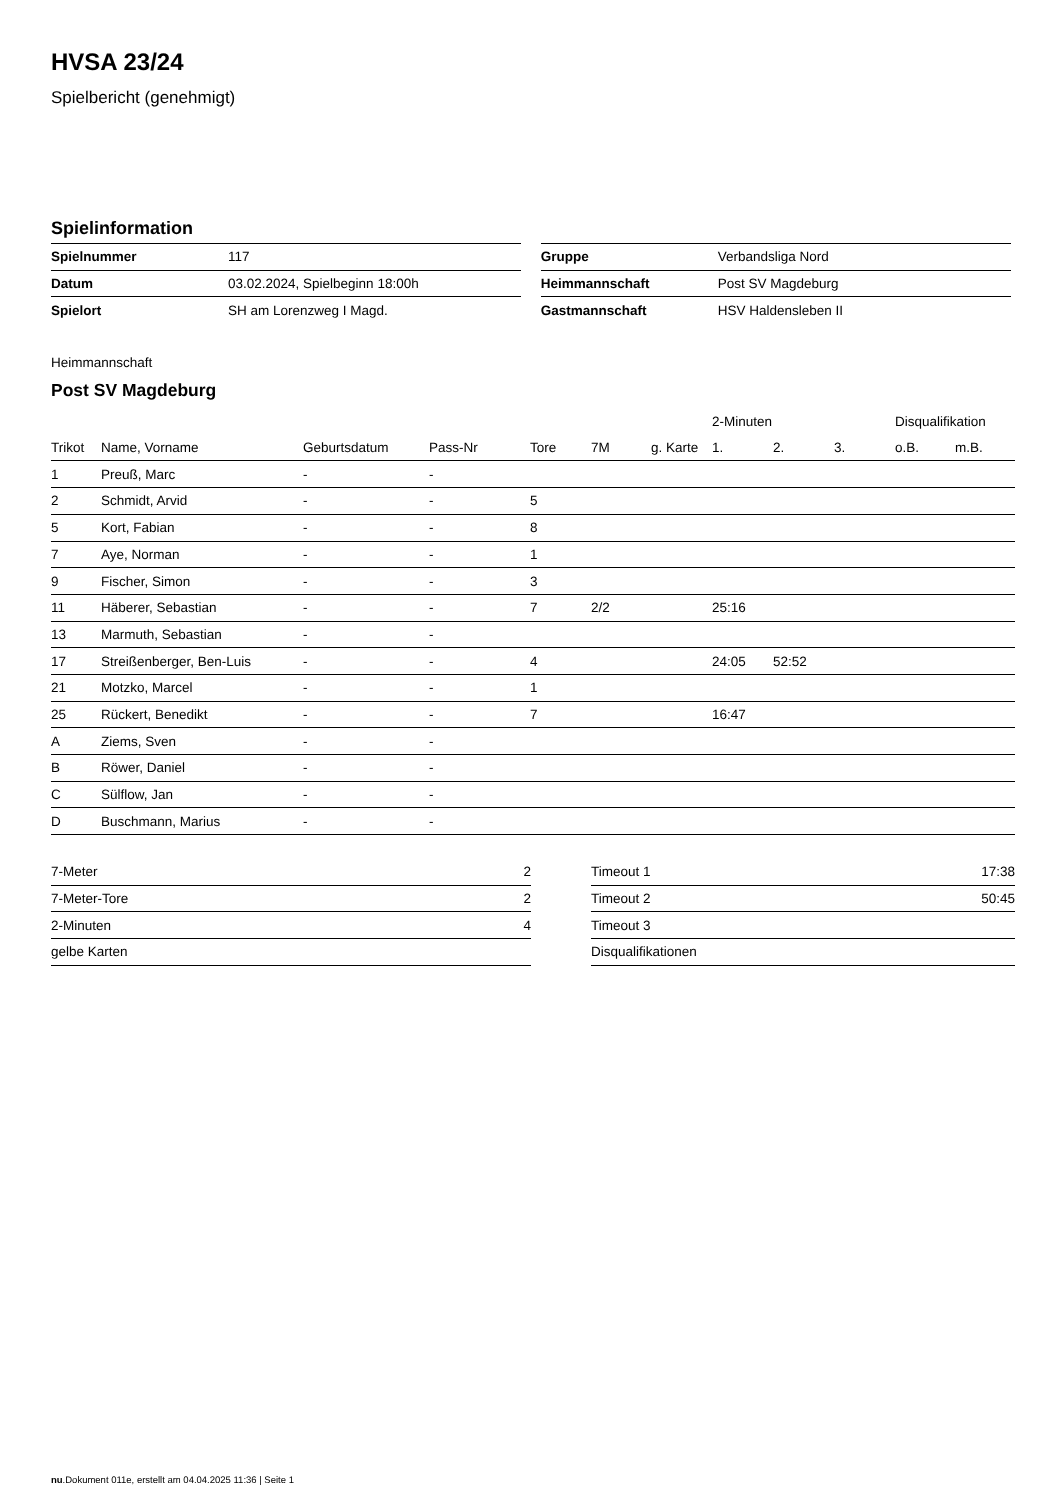HVSA 23/24
Spielbericht (genehmigt)
Spielinformation
| Spielnummer | 117 |
| Datum | 03.02.2024, Spielbeginn 18:00h |
| Spielort | SH am Lorenzweg I Magd. |
| Gruppe | Verbandsliga Nord |
| Heimmannschaft | Post SV Magdeburg |
| Gastmannschaft | HSV Haldensleben II |
Heimmannschaft
Post SV Magdeburg
| | | | | | | | 2-Minuten | | | Disqualifikation | |
| --- | --- | --- | --- | --- | --- | --- | --- | --- | --- | --- | --- |
| Trikot | Name, Vorname | Geburtsdatum | Pass-Nr | Tore | 7M | g. Karte | 1. | 2. | 3. | o.B. | m.B. |
| 1 | Preuß, Marc | - | - | | | | | | | | |
| 2 | Schmidt, Arvid | - | - | 5 | | | | | | | |
| 5 | Kort, Fabian | - | - | 8 | | | | | | | |
| 7 | Aye, Norman | - | - | 1 | | | | | | | |
| 9 | Fischer, Simon | - | - | 3 | | | | | | | |
| 11 | Häberer, Sebastian | - | - | 7 | 2/2 | | 25:16 | | | | |
| 13 | Marmuth, Sebastian | - | - | | | | | | | | |
| 17 | Streißenberger, Ben-Luis | - | - | 4 | | | 24:05 | 52:52 | | | |
| 21 | Motzko, Marcel | - | - | 1 | | | | | | | |
| 25 | Rückert, Benedikt | - | - | 7 | | | 16:47 | | | | |
| A | Ziems, Sven | - | - | | | | | | | | |
| B | Röwer, Daniel | - | - | | | | | | | | |
| C | Sülflow, Jan | - | - | | | | | | | | |
| D | Buschmann, Marius | - | - | | | | | | | | |
| 7-Meter | 2 |
| 7-Meter-Tore | 2 |
| 2-Minuten | 4 |
| gelbe Karten | |
| Timeout 1 | 17:38 |
| Timeout 2 | 50:45 |
| Timeout 3 | |
| Disqualifikationen | |
nu.Dokument 011e, erstellt am 04.04.2025 11:36 | Seite 1